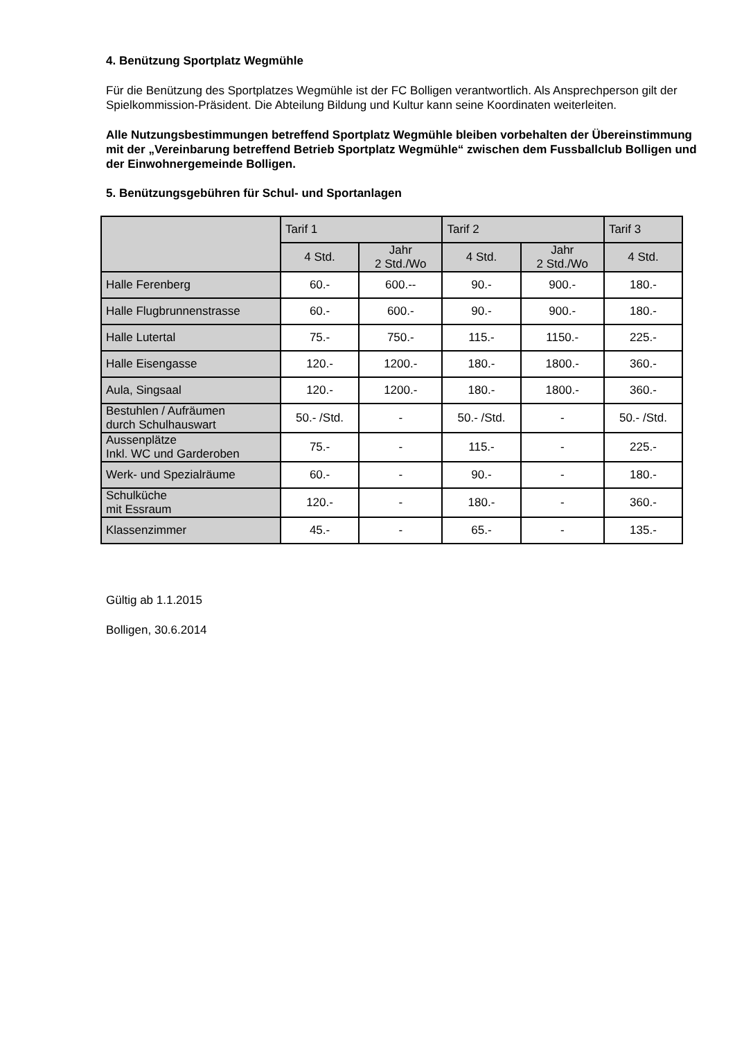4. Benützung Sportplatz Wegmühle
Für die Benützung des Sportplatzes Wegmühle ist der FC Bolligen verantwortlich. Als Ansprechperson gilt der Spielkommission-Präsident. Die Abteilung Bildung und Kultur kann seine Koordinaten weiterleiten.
Alle Nutzungsbestimmungen betreffend Sportplatz Wegmühle bleiben vorbehalten der Übereinstimmung mit der „Vereinbarung betreffend Betrieb Sportplatz Wegmühle“ zwischen dem Fussballclub Bolligen und der Einwohnergemeinde Bolligen.
5. Benützungsgebühren für Schul- und Sportanlagen
| | Tarif 1 | | Tarif 2 | | Tarif 3 |
| --- | --- | --- | --- | --- | --- |
| | 4 Std. | Jahr 2 Std./Wo | 4 Std. | Jahr 2 Std./Wo | 4 Std. |
| Halle Ferenberg | 60.- | 600.-- | 90.- | 900.- | 180.- |
| Halle Flugbrunnenstrasse | 60.- | 600.- | 90.- | 900.- | 180.- |
| Halle Lutertal | 75.- | 750.- | 115.- | 1150.- | 225.- |
| Halle Eisengasse | 120.- | 1200.- | 180.- | 1800.- | 360.- |
| Aula, Singsaal | 120.- | 1200.- | 180.- | 1800.- | 360.- |
| Bestuhlen / Aufräumen durch Schulhauswart | 50.- /Std. | - | 50.- /Std. | - | 50.- /Std. |
| Aussenplätze Inkl. WC und Garderoben | 75.- | - | 115.- | - | 225.- |
| Werk- und Spezialräume | 60.- | - | 90.- | - | 180.- |
| Schulküche mit Essraum | 120.- | - | 180.- | - | 360.- |
| Klassenzimmer | 45.- | - | 65.- | - | 135.- |
Gültig ab 1.1.2015
Bolligen, 30.6.2014